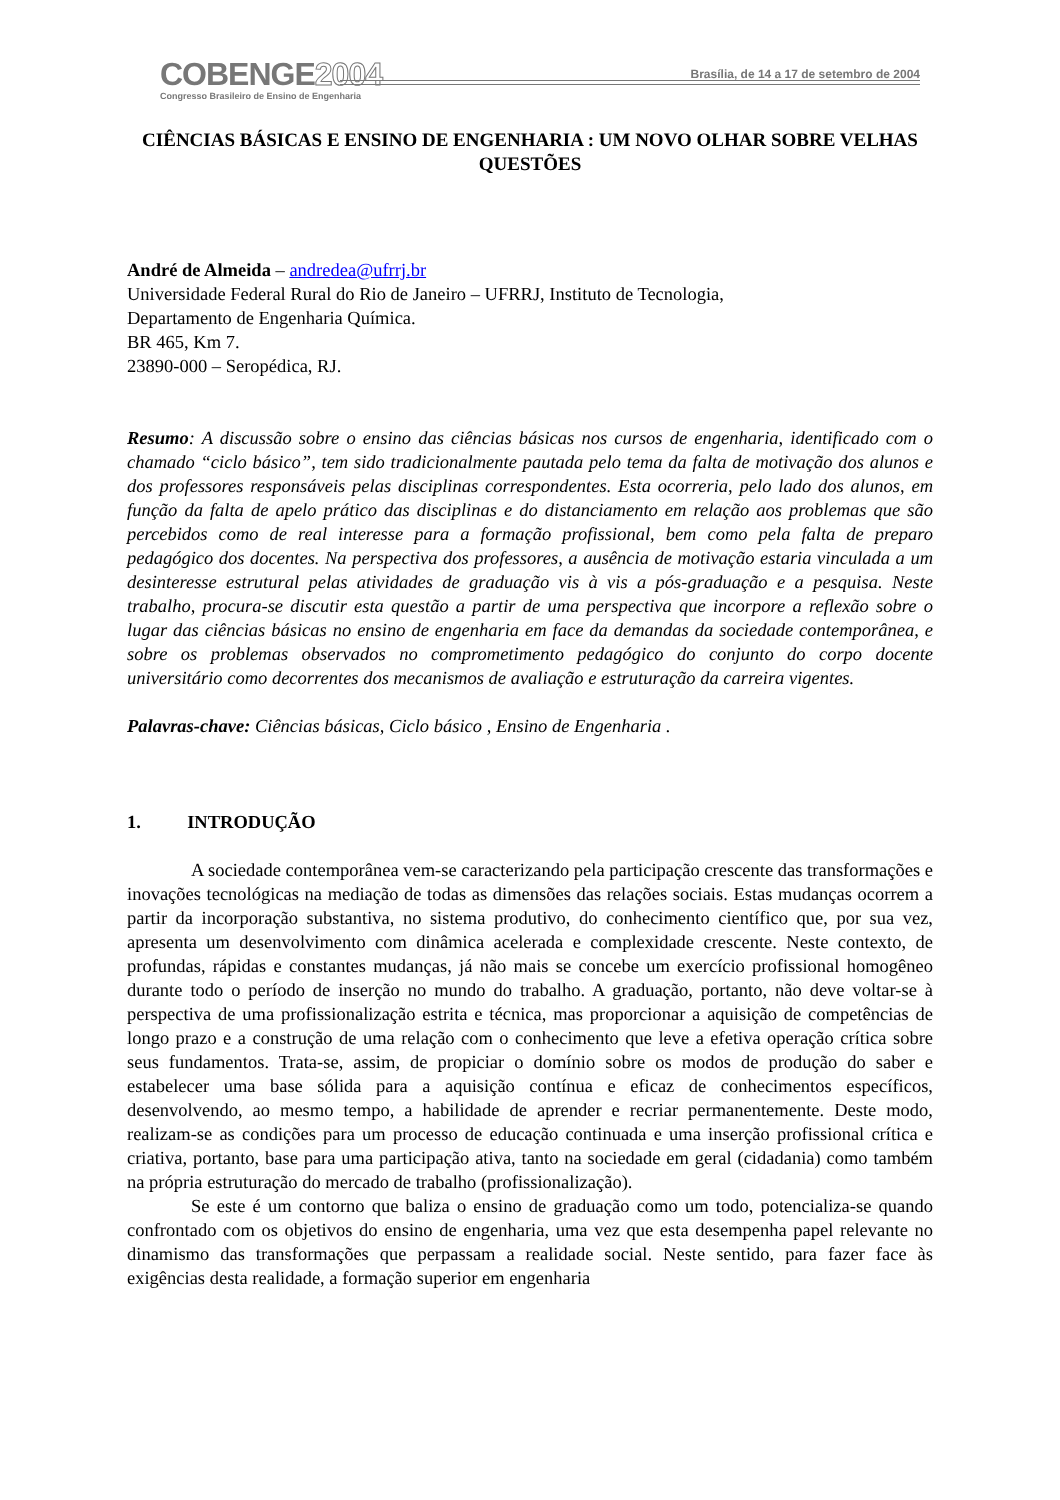COBENGE2004
Congresso Brasileiro de Ensino de Engenharia
Brasília, de 14 a 17 de setembro de 2004
CIÊNCIAS BÁSICAS E ENSINO DE ENGENHARIA : UM NOVO OLHAR SOBRE VELHAS QUESTÕES
André de Almeida – andredea@ufrrj.br
Universidade Federal Rural do Rio de Janeiro – UFRRJ, Instituto de Tecnologia,
Departamento de Engenharia Química.
BR 465, Km 7.
23890-000 – Seropédica, RJ.
Resumo: A discussão sobre o ensino das ciências básicas nos cursos de engenharia, identificado com o chamado “ciclo básico”, tem sido tradicionalmente pautada pelo tema da falta de motivação dos alunos e dos professores responsáveis pelas disciplinas correspondentes. Esta ocorreria, pelo lado dos alunos, em função da falta de apelo prático das disciplinas e do distanciamento em relação aos problemas que são percebidos como de real interesse para a formação profissional, bem como pela falta de preparo pedagógico dos docentes. Na perspectiva dos professores, a ausência de motivação estaria vinculada a um desinteresse estrutural pelas atividades de graduação vis à vis a pós-graduação e a pesquisa. Neste trabalho, procura-se discutir esta questão a partir de uma perspectiva que incorpore a reflexão sobre o lugar das ciências básicas no ensino de engenharia em face da demandas da sociedade contemporânea, e sobre os problemas observados no comprometimento pedagógico do conjunto do corpo docente universitário como decorrentes dos mecanismos de avaliação e estruturação da carreira vigentes.
Palavras-chave: Ciências básicas, Ciclo básico , Ensino de Engenharia .
1. INTRODUÇÃO
A sociedade contemporânea vem-se caracterizando pela participação crescente das transformações e inovações tecnológicas na mediação de todas as dimensões das relações sociais. Estas mudanças ocorrem a partir da incorporação substantiva, no sistema produtivo, do conhecimento científico que, por sua vez, apresenta um desenvolvimento com dinâmica acelerada e complexidade crescente. Neste contexto, de profundas, rápidas e constantes mudanças, já não mais se concebe um exercício profissional homogêneo durante todo o período de inserção no mundo do trabalho. A graduação, portanto, não deve voltar-se à perspectiva de uma profissionalização estrita e técnica, mas proporcionar a aquisição de competências de longo prazo e a construção de uma relação com o conhecimento que leve a efetiva operação crítica sobre seus fundamentos. Trata-se, assim, de propiciar o domínio sobre os modos de produção do saber e estabelecer uma base sólida para a aquisição contínua e eficaz de conhecimentos específicos, desenvolvendo, ao mesmo tempo, a habilidade de aprender e recriar permanentemente. Deste modo, realizam-se as condições para um processo de educação continuada e uma inserção profissional crítica e criativa, portanto, base para uma participação ativa, tanto na sociedade em geral (cidadania) como também na própria estruturação do mercado de trabalho (profissionalização).
Se este é um contorno que baliza o ensino de graduação como um todo, potencializa-se quando confrontado com os objetivos do ensino de engenharia, uma vez que esta desempenha papel relevante no dinamismo das transformações que perpassam a realidade social. Neste sentido, para fazer face às exigências desta realidade, a formação superior em engenharia